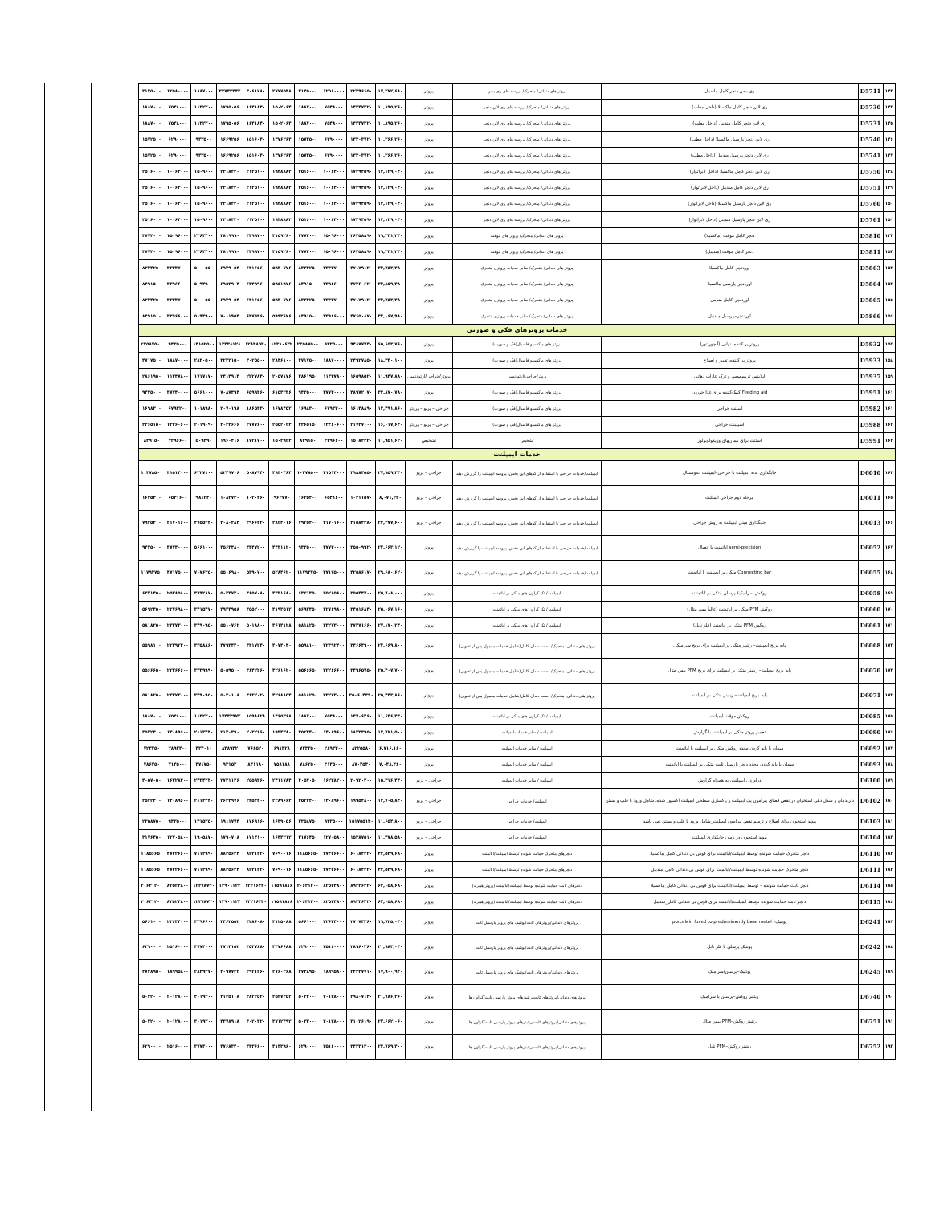| ۱۴۳ | D5711 | ری بیس دنچر کامل مانديبل | پروتز های دندانی/ متحرک/ پروسه های ری بیس | پروتز | ۱۷,۲۷۲,۶۸۰ | ۲۲۳۹۶۶۵۰ | ۱۲۵۸۰۰۰۰ | ۳۱۴۵۰۰۰ | ۲۷۷۷۵۴۸ | ۳۰۶۱۷۸۰ | ۳۳۷۳۳۴۴۲ | ۱۸۸۷۰۰۰ | ۱۲۵۸۰۰۰۰ | ۳۱۴۵۰۰۰ |
| ۱۴۴ | D5730 | ری لاین دنچر کامل ماکسیلا (داخل مطب) | پروتز های دندانی/ متحرک/ پروسه های ری لاین دنچر | پروتز | ۱۰,۸۹۵,۲۶۰ | ۱۴۲۴۷۲۲۰ | ۷۵۴۸۰۰۰ | ۱۸۸۷۰۰۰ | ۱۵۰۲۰۶۴ | ۱۶۴۱۸۴۰ | ۱۷۹۵۰۵۶ | ۱۱۳۲۲۰۰ | ۷۵۴۸۰۰۰ | ۱۸۸۷۰۰۰ |
| ۱۴۵ | D5731 | ری لاین دنچر کامل مندیبل (داخل مطب) | پروتز های دندانی/ متحرک/ پروسه های ری لاین دنچر | پروتز | ۱۰,۸۹۵,۲۶۰ | ۱۴۲۴۷۲۲۰ | ۷۵۴۸۰۰۰ | ۱۸۸۷۰۰۰ | ۱۵۰۲۰۶۴ | ۱۶۴۱۸۴۰ | ۱۷۹۵۰۵۶ | ۱۱۳۲۲۰۰ | ۷۵۴۸۰۰۰ | ۱۸۸۷۰۰۰ |
| ۱۴۶ | D5740 | ری لاین دنچر پارسیل ماکسیلا (داخل مطب) | پروتز های دندانی/ متحرک/ پروسه های ری لاین دنچر | پروتز | ۱۰,۲۶۶,۲۶۰ | ۱۳۳۰۳۷۲۰ | ۶۲۹۰۰۰۰ | ۱۵۷۲۵۰۰ | ۱۳۷۶۲۶۴ | ۱۵۱۶۰۴۰ | ۱۶۶۹۲۵۶ | ۹۴۳۵۰۰ | ۶۲۹۰۰۰۰ | ۱۵۷۲۵۰۰ |
| ۱۴۷ | D5741 | ری لاین دنچر پارسیل مندیبل (داخل مطب) | پروتز های دندانی/ متحرک/ پروسه های ری لاین دنچر | پروتز | ۱۰,۲۶۶,۲۶۰ | ۱۳۳۰۳۷۲۰ | ۶۲۹۰۰۰۰ | ۱۵۷۲۵۰۰ | ۱۳۷۶۲۶۴ | ۱۵۱۶۰۴۰ | ۱۶۶۹۲۵۶ | ۹۴۳۵۰۰ | ۶۲۹۰۰۰۰ | ۱۵۷۲۵۰۰ |
| ۱۴۸ | D5750 | ری لاین دنچر کامل ماکسیلا (داخل لابراتوار) | پروتز های دندانی/ متحرک/ پروسه های ری لاین دنچر | پروتز | ۱۳,۱۲۹,۰۴۰ | ۱۷۴۹۴۵۹۰ | ۱۰۰۶۴۰۰۰ | ۲۵۱۶۰۰۰ | ۱۹۴۸۸۸۲ | ۲۱۲۵۱۰۰ | ۲۳۱۸۳۳۰ | ۱۵۰۹۶۰۰ | ۱۰۰۶۴۰۰۰ | ۲۵۱۶۰۰۰ |
| ۱۴۹ | D5751 | ری لاین دنچر کامل مندیبل (داخل لابراتوار) | پروتز های دندانی/ متحرک/ پروسه های ری لاین دنچر | پروتز | ۱۳,۱۲۹,۰۴۰ | ۱۷۴۹۴۵۹۰ | ۱۰۰۶۴۰۰۰ | ۲۵۱۶۰۰۰ | ۱۹۴۸۸۸۲ | ۲۱۲۵۱۰۰ | ۲۳۱۸۳۳۰ | ۱۵۰۹۶۰۰ | ۱۰۰۶۴۰۰۰ | ۲۵۱۶۰۰۰ |
| ۱۵۰ | D5760 | ری لاین دنچر پارسیل ماکسیلا (داخل لابراتوار) | پروتز های دندانی/ متحرک/ پروسه های ری لاین دنچر | پروتز | ۱۳,۱۲۹,۰۴۰ | ۱۷۴۹۴۵۹۰ | ۱۰۰۶۴۰۰۰ | ۲۵۱۶۰۰۰ | ۱۹۴۸۸۸۲ | ۲۱۲۵۱۰۰ | ۲۳۱۸۳۳۰ | ۱۵۰۹۶۰۰ | ۱۰۰۶۴۰۰۰ | ۲۵۱۶۰۰۰ |
| ۱۵۱ | D5761 | ری لاین دنچر پارسیل مندیبل (داخل لابراتوار) | پروتز های دندانی/ متحرک/ پروسه های ری لاین دنچر | پروتز | ۱۳,۱۲۹,۰۴۰ | ۱۷۴۹۴۵۹۰ | ۱۰۰۶۴۰۰۰ | ۲۵۱۶۰۰۰ | ۱۹۴۸۸۸۲ | ۲۱۲۵۱۰۰ | ۲۳۱۸۳۳۰ | ۱۵۰۹۶۰۰ | ۱۰۰۶۴۰۰۰ | ۲۵۱۶۰۰۰ |
| ۱۳۳ | D5810 | دنچر کامل موقت (ماکسیلا) | پروتز های دندانی/ متحرک/ پروتز های موقت | پروتز | ۱۹,۲۳۱,۲۴۰ | ۲۶۲۵۸۸۹۰ | ۱۵۰۹۶۰۰۰ | ۳۷۷۴۰۰۰ | ۳۱۵۹۲۶۰ | ۳۴۹۹۷۰۰ | ۳۸۱۹۹۹۰ | ۲۲۶۴۴۰۰ | ۱۵۰۹۶۰۰۰ | ۳۷۷۴۰۰۰ |
| ۱۵۲ | D5811 | دنچر کامل موقت (مندیبل) | پروتز های دندانی/ متحرک/ پروتز های موقت | پروتز | ۱۹,۲۳۱,۲۴۰ | ۲۶۲۵۸۸۹۰ | ۱۵۰۹۶۰۰۰ | ۳۷۷۴۰۰۰ | ۳۱۵۹۲۶۰ | ۳۴۹۹۷۰۰ | ۳۸۱۹۹۹۰ | ۲۲۶۴۴۰۰ | ۱۵۰۹۶۰۰۰ | ۳۷۷۴۰۰۰ |
| ۱۵۳ | D5863 | اوردنچر–کامل ماکسیلا | پروتز های دندانی/ متحرک/ سایر خدمات پروتزی متحرک | پروتز | ۳۳,۷۵۳,۴۸۰ | ۴۷۱۷۹۱۲۰ | ۳۳۳۳۷۰۰۰ | ۸۳۳۴۲۵۰ | ۵۹۳۰۷۷۶ | ۶۴۱۶۵۶۰ | ۶۹۴۹۰۵۴ | ۵۰۰۰۵۵۰ | ۳۳۳۳۷۰۰۰ | ۸۳۳۴۲۵۰ |
| ۱۵۴ | D5864 | اوردنچر–پارسیل ماکسیلا | پروتز های دندانی/ متحرک/ سایر خدمات پروتزی متحرک | پروتز | ۳۳,۸۵۹,۴۸۰ | ۴۷۲۶۰۶۲۰ | ۳۳۹۶۶۰۰۰ | ۸۴۹۱۵۰۰ | ۵۹۵۱۹۷۶ | ۶۴۴۹۹۶۰ | ۶۹۵۳۹۰۴ | ۵۰۹۴۹۰۰ | ۳۳۹۶۶۰۰۰ | ۸۴۹۱۵۰۰ |
| ۱۵۵ | D5865 | اوردنچر–کامل مندیبل | پروتز های دندانی/ متحرک/ سایر خدمات پروتزی متحرک | پروتز | ۳۳,۷۵۳,۴۸۰ | ۴۷۱۷۹۱۲۰ | ۳۳۳۳۷۰۰۰ | ۸۳۳۴۲۵۰ | ۵۹۳۰۷۷۶ | ۶۴۱۶۵۶۰ | ۶۹۴۹۰۵۴ | ۵۰۰۰۵۵۰ | ۳۳۳۳۷۰۰۰ | ۸۳۳۴۲۵۰ |
| ۱۵۶ | D5866 | اوردنچر–پارسیل مندیبل | پروتز های دندانی/ متحرک/ سایر خدمات پروتزی متحرک | پروتز | ۳۴,۰۶۷,۹۸۰ | ۴۷۶۵۰۸۷۰ | ۳۳۹۶۶۰۰۰ | ۸۴۹۱۵۰۰ | ۵۹۹۳۶۷۶ | ۶۴۷۹۴۶۰ | ۷۰۱۱۹۵۴ | ۵۰۹۴۹۰۰ | ۳۳۹۶۶۰۰۰ | ۸۴۹۱۵۰۰ |
| خدمات پروتزهای فکی و صورتی | | | | | | | | | | | | | | |
| ۱۵۷ | D5932 | پروتز پر کننده، نهایی (آبچوراتور) | پروتز های ماکسیلو فاسیال(فک و صورت) | پروتز | ۶۵,۶۵۳,۷۶۰ | ۹۴۸۷۷۷۴۰ | ۹۴۳۵۰۰۰ | ۲۳۵۸۷۵۰۰ | ۱۲۳۱۰۶۳۲ | ۱۲۸۴۸۵۳۰ | ۱۳۴۳۸۱۲۸ | ۱۴۱۵۲۵۰۰ | ۹۴۳۵۰۰۰ | ۲۳۵۸۷۵۰۰ |
| ۱۵۸ | D5933 | پروتز پر کننده، تغییر و اصلاح | پروتز های ماکسیلو فاسیال(فک و صورت) | پروتز | ۱۸,۳۳۰,۱۰۰ | ۲۴۹۲۷۸۵۰ | ۱۸۸۷۰۰۰۰ | ۴۷۱۷۵۰۰ | ۲۸۴۶۱۰۰ | ۳۰۲۵۵۰۰ | ۳۲۲۲۱۵۰ | ۲۸۳۰۵۰۰ | ۱۸۸۷۰۰۰۰ | ۴۷۱۷۵۰۰ |
| ۱۵۹ | D5937 | اپلاینس تریسموس و ترک عادات دهانی | پروتز/جراحی/ارتودنسی | پروتز/جراحی/ارتودنسی | ۱۱,۹۴۷,۸۸۰ | ۱۶۵۹۸۵۲۰ | ۱۱۴۴۷۸۰۰ | ۲۸۶۱۹۵۰ | ۲۰۵۷۱۷۶ | ۲۲۲۷۸۴۰ | ۲۴۱۴۹۱۴ | ۱۷۱۷۱۷۰ | ۱۱۴۴۷۸۰۰ | ۲۸۶۱۹۵۰ |
| ۱۶۱ | D5951 | Feeding aid کمک‌کننده برای غذا خوردن | پروتز های ماکسیلو فاسیال(فک و صورت) | پروتز | ۳۴,۸۷۰,۷۸۰ | ۴۸۹۷۲۰۷۰ | ۳۷۷۴۰۰۰۰ | ۹۴۳۵۰۰۰ | ۶۱۵۴۲۳۶ | ۶۵۹۹۴۶۰ | ۷۰۸۷۴۹۴ | ۵۶۶۱۰۰۰ | ۳۷۷۴۰۰۰۰ | ۹۴۳۵۰۰۰ |
| ۱۶۱ | D5982 | استنت جراحی | پروتز های ماکسیلو فاسیال(فک و صورت) | جراحی – پریو – پروتز | ۱۳,۴۹۱,۸۶۰ | ۱۶۱۴۸۸۹۰ | ۶۷۹۳۲۰۰ | ۱۶۹۸۳۰۰ | ۱۶۷۸۴۵۲ | ۱۸۶۵۴۳۰ | ۲۰۷۰۱۹۸ | ۱۰۱۸۹۸۰ | ۶۷۹۳۲۰۰ | ۱۶۹۸۳۰۰ |
| ۱۶۲ | D5988 | اسپلینت جراحی | پروتز های ماکسیلو فاسیال(فک و صورت) | جراحی – پریو – پروتز | ۱۶,۰۱۷,۶۴۰ | ۲۱۷۴۷۰۰۰ | ۱۳۴۶۰۶۰۰ | ۳۳۶۵۱۵۰ | ۲۵۵۲۰۲۴ | ۲۷۷۷۶۰۰ | ۳۰۲۴۶۶۶ | ۲۰۱۹۰۹۰ | ۱۳۴۶۰۶۰۰ | ۳۳۶۵۱۵۰ |
| ۱۶۳ | D5991 | استنت برای بیماریهای وزیکولوبولوز | تشخیص | تشخیص | ۱۱,۹۵۱,۶۲۰ | ۱۵۰۸۳۳۲۰ | ۳۳۹۶۶۰۰ | ۸۴۹۱۵۰ | ۱۵۰۳۹۲۴ | ۱۷۲۱۷۰۰ | ۱۹۶۰۴۱۶ | ۵۰۹۴۹۰ | ۳۳۹۶۶۰۰ | ۸۴۹۱۵۰ |
| خدمات ایمپلنت | | | | | | | | | | | | | | |
| ۱۶۴ | D6010 | جایگذاری بدنه ایمپلنت با جراحی–ایمپلنت اندوستئال | ایمپلنت/خدمات جراحی با استفاده از کدهای این بخش، پروسه ایمپلنت را گزارش دهید | جراحی – پریو | ۲۷,۹۵۹,۳۴۰ | ۳۹۸۸۴۵۵۰ | ۴۱۵۱۴۰۰۰ | ۱۰۳۷۸۵۰۰ | ۴۹۴۰۳۶۴ | ۵۰۸۷۹۴۰ | ۵۲۴۹۷۰۶ | ۶۲۲۷۱۰۰ | ۴۱۵۱۴۰۰۰ | ۱۰۳۷۸۵۰۰ |
| ۱۶۵ | D6011 | مرحله دوم جراحی ایمپلنت | ایمپلنت/خدمات جراحی با استفاده از کدهای این بخش، پروسه ایمپلنت را گزارش دهید | جراحی – پریو | ۸,۰۷۱,۲۲۰ | ۱۰۳۱۱۵۷۰ | ۶۵۴۱۶۰۰ | ۱۶۳۵۴۰۰ | ۹۶۲۷۷۰ | ۱۰۲۰۴۶۰ | ۱۰۸۳۷۳۰ | ۹۸۱۲۴۰ | ۶۵۴۱۶۰۰ | ۱۶۳۵۴۰۰ |
| ۱۶۶ | D6013 | جایگذاری مینی ایمپلنت به روش جراحی | ایمپلنت/خدمات جراحی با استفاده از کدهای این بخش، پروسه ایمپلنت را گزارش دهید | جراحی – پریو | ۲۲,۳۷۷,۶۰۰ | ۳۱۵۸۴۴۸۰ | ۳۱۷۰۱۶۰۰ | ۷۹۲۵۴۰۰ | ۳۸۲۴۰۱۶ | ۳۹۶۶۳۲۰ | ۴۰۸۰۳۸۴ | ۴۷۵۵۲۴۰ | ۳۱۷۰۱۶۰۰ | ۷۹۲۵۴۰۰ |
| ۱۶۷ | D6052 | semi-precision اباتمنت با اتصال | ایمپلنت/خدمات جراحی با استفاده از کدهای این بخش، پروسه ایمپلنت را گزارش دهید | پروتز | ۲۴,۶۶۳,۱۲۰ | ۳۵۵۰۹۹۲۰ | ۳۷۷۴۰۰۰۰ | ۹۴۳۵۰۰۰ | ۴۴۳۱۱۲۰ | ۴۴۴۷۲۰۰ | ۴۵۶۳۴۸۰ | ۵۶۶۱۰۰۰ | ۳۷۷۴۰۰۰۰ | ۹۴۳۵۰۰۰ |
| ۱۶۸ | D6055 | Connecting bar متکی بر ایمپلنت یا اباتمنت | ایمپلنت/خدمات جراحی با استفاده از کدهای این بخش، پروسه ایمپلنت را گزارش دهید | پروتز | ۲۹,۶۸۰,۶۲۰ | ۴۲۵۸۶۱۷۰ | ۴۷۱۷۵۰۰۰ | ۱۱۷۹۳۷۵۰ | ۵۲۸۴۶۲۰ | ۵۳۹۰۷۰۰ | ۵۵۰۶۹۸۰ | ۷۰۷۶۲۵۰ | ۴۷۱۷۵۰۰۰ | ۱۱۷۹۳۷۵۰ |
| ۱۶۹ | D6058 | روکش سرامیک/ پرسلن متکی بر اباتمنت | ایمپلنت / تک کراون های متکی بر اباتمنت | پروتز | ۲۵,۷۰۸,۰۰۰ | ۳۵۵۴۴۷۰۰ | ۲۵۲۸۵۸۰۰ | ۶۳۲۱۴۵۰ | ۴۳۳۱۶۸۰ | ۴۶۵۷۰۸۰ | ۵۰۲۴۷۳۰ | ۳۷۹۲۸۷۰ | ۲۵۲۸۵۸۰۰ | ۶۳۲۱۴۵۰ |
| ۱۷۰ | D6060 | روکش PFM متکی بر اباتمنت (غالباً بیس متال) | ایمپلنت / تک کراون های متکی بر اباتمنت | پروتز | ۲۵,۰۶۷,۱۶۰ | ۳۴۵۱۶۸۴۰ | ۲۲۷۶۹۸۰۰ | ۵۶۹۲۴۵۰ | ۴۱۹۳۵۱۲ | ۴۵۵۲۰۰۰ | ۴۹۴۴۹۵۸ | ۳۴۱۵۴۷۰ | ۲۲۷۶۹۸۰۰ | ۵۶۹۲۴۵۰ |
| ۱۷۱ | D6061 | روکش PFM متکی بر اباتمنت (فلز نابل) | ایمپلنت / تک کراون های متکی بر اباتمنت | پروتز | ۲۷,۱۷۰,۲۴۰ | ۳۷۴۷۱۶۶۰ | ۲۳۲۷۳۰۰۰ | ۵۸۱۸۲۵۰ | ۴۶۱۴۱۲۸ | ۵۰۱۸۸۰۰ | ۵۵۱۰۷۶۲ | ۳۴۹۰۹۵۰ | ۲۳۲۷۳۰۰۰ | ۵۸۱۸۲۵۰ |
| ۱۷۲ | D6068 | پایه بریج ایمپلنت– ریتینر متکی بر ایمپلنت برای بریج سرامیکی | پروتز های دندانی، متحرک/ دست دندان کامل(شامل خدمات معمول پس از تحویل) | پروتز | ۲۴,۶۶۹,۸۰۰ | ۳۴۶۶۴۹۰۰ | ۲۲۳۹۲۴۰۰ | ۵۵۹۸۱۰۰ | ۴۰۷۴۰۴۰ | ۴۴۱۷۲۴۰ | ۴۷۹۳۴۴۰ | ۳۳۵۸۸۶۰ | ۲۲۳۹۲۴۰۰ | ۵۵۹۸۱۰۰ |
| ۱۷۳ | D6070 | پایه بریج ایمپلنت– ریتینر متکی بر ایمپلنت برای بریج PFM بیس متال | پروتز های دندانی، متحرک/ دست دندان کامل(شامل خدمات معمول پس از تحویل) | پروتز | ۲۵,۴۰۷,۷۰۰ | ۳۴۹۶۵۷۵۰ | ۲۲۲۶۶۶۰۰ | ۵۵۶۶۶۵۰ | ۴۲۶۱۶۲۰ | ۴۶۴۲۲۶۰ | ۵۰۵۹۵۰۰ | ۳۳۳۹۹۹۰ | ۲۲۲۶۶۶۰۰ | ۵۵۶۶۶۵۰ |
| ۱۷۴ | D6071 | پایه بریج ایمپلنت– ریتینر متکی بر ایمپلنت | پروتز های دندانی، متحرک/ دست دندان کامل(شامل خدمات معمول پس از تحویل) | پروتز | ۲۵,۴۴۳,۸۶۰ | ۳۵۰۶۰۴۳۹۰ | ۲۳۲۷۳۰۰۰ | ۵۸۱۸۲۵۰ | ۴۲۶۸۸۵۴ | ۴۶۳۲۰۲۰ | ۵۰۳۰۱۰۸ | ۳۴۹۰۹۵۰ | ۲۳۲۷۳۰۰۰ | ۵۸۱۸۲۵۰ |
| ۱۷۵ | D6085 | روکش موقت ایمپلنت | ایمپلنت / تک کراون های متکی بر اباتمنت | پروتز | ۱۱,۶۴۶,۴۴۰ | ۱۴۷۰۶۴۶۰ | ۷۵۴۸۰۰۰ | ۱۸۸۷۰۰۰ | ۱۴۶۵۳۶۸ | ۱۵۹۸۸۲۸ | ۱۷۴۴۳۹۷۲ | ۱۱۳۲۲۰۰ | ۷۵۴۸۰۰۰ | ۱۸۸۷۰۰۰ |
| ۱۷۶ | D6090 | تعمیر پروتز متکی بر ایمپلنت، با گزارش | ایمپلنت / سایر خدمات ایمپلنت | پروتز | ۱۳,۷۷۱,۵۰۰ | ۱۸۳۳۳۹۵۰ | ۱۴۰۸۹۶۰۰ | ۳۵۲۲۴۰۰ | ۱۹۳۴۳۸۰ | ۲۰۳۲۶۶۰ | ۲۱۴۰۳۹۰ | ۲۱۱۳۴۴۰ | ۱۴۰۸۹۶۰۰ | ۳۵۲۲۴۰۰ |
| ۱۷۷ | D6092 | سمان یا باند کردن مجدد روکش متکی بر ایمپلنت یا اباتمنت | ایمپلنت / سایر خدمات ایمپلنت | پروتز | ۶,۷۱۶,۱۶۰ | ۸۲۲۵۵۸۰ | ۲۸۹۳۴۰۰ | ۷۲۳۳۵۰ | ۶۹۱۳۲۸ | ۷۶۶۵۲۰ | ۸۴۸۹۴۲ | ۴۳۴۰۱۰ | ۲۸۹۳۴۰۰ | ۷۲۳۳۵۰ |
| ۱۷۸ | D6093 | سمان یا باند کردن مجدد دنچر پارسیل ثابت متکی بر ایمپلنت یا اباتمنت | ایمپلنت / سایر خدمات ایمپلنت | پروتز | ۷,۰۴۸,۴۶۰ | ۸۷۰۴۵۳۰ | ۳۱۴۵۰۰۰ | ۷۸۶۲۵۰ | ۷۵۸۱۸۸ | ۸۴۱۱۸۰ | ۹۳۱۵۲ | ۴۷۱۷۵۰ | ۳۱۴۵۰۰۰ | ۷۸۶۲۵۰ |
| ۱۷۹ | D6100 | درآوردن ایمپلنت، به همراه گزارش | ایمپلنت / سایر خدمات ایمپلنت | جراحی – پریو | ۱۵,۳۱۶,۴۴۰ | ۲۰۹۲۰۲۰۰ | ۱۶۲۲۸۲۰۰ | ۴۰۵۷۰۵۰ | ۲۴۱۱۷۸۴ | ۲۵۵۹۳۶۰ | ۲۷۲۱۱۲۶ | ۲۴۳۴۲۳۰ | ۱۶۲۲۸۲۰۰ | ۴۰۵۷۰۵۰ |
| ۱۸۰ | D6102 | دبریدمان و شکل دهی استخوان در نقص فضای پیرامون یک ایمپلنت و پاکسازی سطحی ایمپلنت اکسپوز شده، شامل ورود با فلپ و بستن | ایمپلنت/ خدمات جراحی | جراحی – پریو | ۱۴,۷۰۵,۸۴۰ | ۱۹۹۵۴۸۰۰ | ۱۴۰۸۹۶۰۰ | ۳۵۲۲۴۰۰ | ۲۲۸۹۶۶۴ | ۲۴۵۴۴۰۰ | ۲۶۳۴۹۷۶ | ۲۱۱۳۴۴۰ | ۱۴۰۸۹۶۰۰ | ۳۵۲۲۴۰۰ |
| ۱۸۱ | D6103 | پیوند استخوان برای اصلاح و ترمیم نقص پیرامون ایمپلنت_شامل ورود با فلپ و بستن نمی باشد | ایمپلنت/ خدمات جراحی | جراحی – پریو | ۱۱,۶۵۴,۸۰۰ | ۱۵۱۷۵۵۱۴۰ | ۹۴۳۵۰۰۰ | ۲۳۵۸۷۵۰ | ۱۶۳۹۰۵۶ | ۱۷۶۹۱۶۰ | ۱۹۱۱۷۷۴ | ۱۴۱۵۲۵۰ | ۹۴۳۵۰۰۰ | ۲۳۵۸۷۵۰ |
| ۱۸۲ | D6104 | پیوند استخوان در زمان جایگذاری ایمپلنت | ایمپلنت/ خدمات جراحی | جراحی – پریو | ۱۱,۴۷۸,۵۸۰ | ۱۵۳۸۷۵۱۰ | ۱۲۷۰۵۸۰۰ | ۳۱۷۶۴۵۰ | ۱۶۴۴۲۱۲ | ۱۷۱۴۱۰۰ | ۱۷۹۰۷۰۸ | ۱۹۰۵۸۷۰ | ۱۲۷۰۵۸۰۰ | ۳۱۷۶۴۵۰ |
| ۱۸۳ | D6110 | دنچر متحرک حمایت شونده توسط ایمپلنت/اباتمنت برای قوس بی دندانی کامل_ماکسیلا | دنچرهای متحرک حمایت شونده توسط ایمپلنت/اباتمنت | پروتز | ۴۲,۵۴۹,۶۸۰ | ۶۰۱۸۴۴۲۰ | ۴۷۴۲۶۶۰۰ | ۱۱۸۵۶۶۵۰ | ۷۶۹۰۰۱۶ | ۸۲۴۱۳۲۰ | ۸۸۴۵۶۴۴ | ۷۱۱۳۹۹۰ | ۴۷۴۲۶۶۰۰ | ۱۱۸۵۶۶۵۰ |
| ۱۸۴ | D6111 | دنچر متحرک حمایت شونده توسط ایمپلنت/اباتمنت برای قوس بی دندانی کامل_مندیبل | دنچرهای متحرک حمایت شونده توسط ایمپلنت/اباتمنت | پروتز | ۴۲,۵۴۹,۶۸۰ | ۶۰۱۸۴۴۲۰ | ۴۷۴۲۶۶۰۰ | ۱۱۸۵۶۶۵۰ | ۷۶۹۰۰۱۶ | ۸۲۴۱۳۲۰ | ۸۸۴۵۶۴۴ | ۷۱۱۳۹۹۰ | ۴۷۴۲۶۶۰۰ | ۱۱۸۵۶۶۵۰ |
| ۱۸۵ | D6114 | دنچر ثابت حمایت شونده – توسط ایمپلنت/اباتمنت برای قوس بی دندانی کامل_ماکسیلا | دنچرهای ثابت حمایت شونده توسط ایمپلنت/اباتمنت (پروتز هیبرید) | پروتز | ۶۲,۰۵۸,۶۸۰ | ۸۹۲۳۶۴۲۰ | ۸۲۵۲۴۸۰۰ | ۲۰۶۳۱۲۰۰ | ۱۱۵۹۱۸۱۶ | ۱۲۲۱۶۴۴۰ | ۱۲۹۰۱۱۲۴ | ۱۲۳۷۸۷۲۰ | ۸۲۵۲۴۸۰۰ | ۲۰۶۳۱۲۰۰ |
| ۱۸۶ | D6115 | دنچر ثابت حمایت شونده توسط ایمپلنت/اباتمنت برای قوس بی دندانی کامل_مندیبل | دنچرهای ثابت حمایت شونده توسط ایمپلنت/اباتمنت (پروتز هیبرید) | پروتز | ۶۲,۰۵۸,۶۸۰ | ۸۹۲۳۶۴۲۰ | ۸۲۵۲۴۸۰۰ | ۲۰۶۳۱۲۰۰ | ۱۱۵۹۱۸۱۶ | ۱۲۲۱۶۴۴۰ | ۱۲۹۰۱۱۲۴ | ۱۲۳۷۸۷۲۰ | ۸۲۵۲۴۸۰۰ | ۲۰۶۳۱۲۰۰ |
| ۱۸۷ | D6241 | پونتیک– porcelain fused to predominantly base metal | پروتزهای دندانی/پروتزهای ثابت/پونتیک های پروتز پارسیل ثابت | پروتز | ۱۹,۷۲۵,۰۴۰ | ۲۷۰۷۳۳۶۰ | ۲۲۶۴۴۰۰۰ | ۵۶۶۱۰۰۰ | ۳۱۲۵۰۸۸ | ۳۲۸۶۰۸۰ | ۳۴۶۲۵۵۲ | ۳۳۹۶۶۰۰ | ۲۲۶۴۴۰۰۰ | ۵۶۶۱۰۰۰ |
| ۱۸۸ | D6242 | پونتیک پرسلن با فلز نابل | پروتزهای دندانی/پروتزهای ثابت/پونتیک های پروتز پارسیل ثابت | پروتز | ۲۰,۹۸۳,۰۴۰ | ۲۸۹۶۰۳۶۰ | ۲۵۱۶۰۰۰۰ | ۶۲۹۰۰۰۰ | ۳۳۷۶۶۸۸ | ۳۵۳۷۶۸۰ | ۳۷۱۴۱۵۲ | ۳۷۷۴۰۰۰ | ۲۵۱۶۰۰۰۰ | ۶۲۹۰۰۰۰ |
| ۱۸۹ | D6245 | پونتیک–پرسلن/سرامیک | پروتزهای دندانی/پروتزهای ثابت/پونتیک های پروتز پارسیل ثابت | پروتز | ۱۷,۹۰۰,۹۴۰ | ۲۴۳۳۷۷۱۰ | ۱۸۹۹۵۸۰۰ | ۴۷۴۸۹۵۰ | ۲۷۶۰۲۶۸ | ۲۹۲۱۲۶۰ | ۳۰۹۷۷۳۲ | ۲۸۴۹۳۷۰ | ۱۸۹۹۵۸۰۰ | ۴۷۴۸۹۵۰ |
| ۱۹۰ | D6740 | ریتینر روکش–پرسلن یا سرامیک | پروتزهای دندانی/پروتزهای ثابت/ریتینرهای پروتز پارسیل ثابت/کراون ها | پروتز | ۲۱,۷۸۶,۳۶۰ | ۲۹۸۰۷۱۴۰ | ۲۰۱۲۸۰۰۰ | ۵۰۳۲۰۰۰ | ۳۵۳۷۳۵۲ | ۳۸۲۲۵۲۰ | ۴۱۳۵۱۰۸ | ۳۰۱۹۲۰۰ | ۲۰۱۲۸۰۰۰ | ۵۰۳۲۰۰۰ |
| ۱۹۱ | D6751 | ریتینر روکش–PFM بیس متال | پروتزهای دندانی/پروتزهای ثابت/ریتینرهای پروتز پارسیل ثابت/کراون ها | پروتز | ۲۲,۶۶۲,۰۶۰ | ۳۱۰۲۶۱۹۰ | ۲۰۱۲۸۰۰۰ | ۵۰۳۲۰۰۰ | ۳۷۱۲۴۹۲ | ۴۰۲۰۴۲۰ | ۴۳۷۸۹۱۸ | ۳۰۱۹۲۰۰ | ۲۰۱۲۸۰۰۰ | ۵۰۳۲۰۰۰ |
| ۱۹۲ | D6752 | ریتینر روکش–PFM نابل | پروتزهای دندانی/پروتزهای ثابت/ریتینرهای پروتز پارسیل ثابت/کراون ها | پروتز | ۲۴,۷۶۹,۴۰۰ | ۳۴۳۳۱۳۰۰ | ۲۵۱۶۰۰۰۰ | ۶۲۹۰۰۰۰ | ۴۱۳۳۹۶۰ | ۴۴۳۶۶۰۰ | ۴۷۶۸۳۴۰ | ۳۷۷۴۰۰۰ | ۲۵۱۶۰۰۰۰ | ۶۲۹۰۰۰۰ |